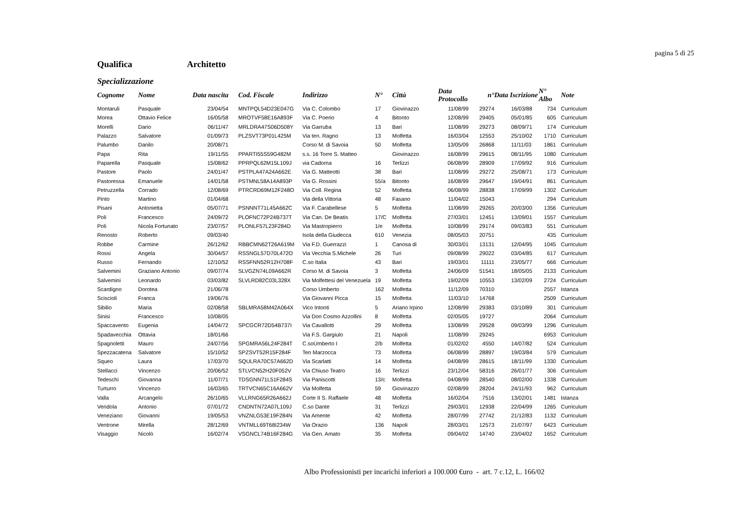pagina 5 di 25
Qualifica Architetto
Specializzazione
| Cognome | Nome | Data nascita | | Cod. Fiscale | Indirizzo | N° | Città | Data Protocollo | n° | Data Iscrizione | N° Albo | | Note |
| --- | --- | --- | --- | --- | --- | --- | --- | --- | --- | --- | --- | --- | --- |
| Montaruli | Pasquale | 23/04/54 | | MNTPQL54D23E047G | Via C. Colombo | 17 | Giovinazzo | 11/08/99 | 29274 | 16/03/88 | 734 | | Curriculum |
| Morea | Ottavio Felice | 16/05/58 | | MROTVF58E16A893F | Via C. Poerio | 4 | Bitonto | 12/08/99 | 29405 | 05/01/85 | 605 | | Curriculum |
| Morelli | Dario | 06/11/47 | | MRLDRA47S06D508Y | Via Garruba | 13 | Bari | 11/08/99 | 29273 | 08/09/71 | 174 | | Curriculum |
| Palazzo | Salvatore | 01/09/73 | | PLZSVT73P01L425M | Via ten. Ragno | 13 | Molfetta | 16/03/04 | 12553 | 25/10/02 | 1710 | | Curriculum |
| Palumbo | Danilo | 20/08/71 | | | Corso M. di Savoia | 50 | Molfetta | 13/05/09 | 26868 | 11/11/03 | 1861 | | Curriculum |
| Papa | Rita | 19/11/55 | | PPARTI55S59G482M | s.s. 16 Torre S. Matteo | | Giovinazzo | 16/08/99 | 29615 | 08/11/95 | 1080 | | Curriculum |
| Paparella | Pasquale | 15/08/62 | | PPRPQL62M15L109J | via Cadorna | 16 | Terlizzi | 06/08/99 | 28909 | 17/09/92 | 916 | | Curriculum |
| Pastore | Paolo | 24/01/47 | | PSTPLA47A24A662E | Via G. Matteotti | 38 | Bari | 11/08/99 | 29272 | 25/08/71 | 173 | | Curriculum |
| Pastoressa | Emanuele | 14/01/58 | | PSTMNL58A14A893P | Via G. Rossini | 55/a | Bitonto | 16/08/99 | 29647 | 19/04/91 | 861 | | Curriculum |
| Petruzzella | Corrado | 12/08/69 | | PTRCRD69M12F248O | Via Coll. Regina | 52 | Molfetta | 06/08/99 | 28838 | 17/09/99 | 1302 | | Curriculum |
| Pinto | Martino | 01/04/68 | | | Via della Vittoria | 48 | Fasano | 11/04/02 | 15043 | | 294 | | Curriculum |
| Pisani | Antonietta | 05/07/71 | | PSNNNT71L45A662C | Via F. Carabellese | 5 | Molfetta | 11/08/99 | 29265 | 20/03/00 | 1356 | | Curriculum |
| Poli | Francesco | 24/09/72 | | PLOFNC72P24B737T | Via Can. De Beatis | 17/C | Molfetta | 27/03/01 | 12451 | 13/09/01 | 1557 | | Curriculum |
| Poli | Nicola Fortunato | 23/07/57 | | PLONLF57L23F284D | Via Mastropierro | 1/e | Molfetta | 10/08/99 | 29174 | 09/03/83 | 551 | | Curriculum |
| Renosto | Roberto | 09/03/40 | | | Isola della Giudecca | 610 | Venezia | 08/05/03 | 20751 | | 435 | | Curriculum |
| Robbe | Carmine | 26/12/62 | | RBBCMN62T26A619M | Via F.D. Guerrazzi | 1 | Canosa di | 30/03/01 | 13131 | 12/04/95 | 1045 | | Curriculum |
| Rossi | Angela | 30/04/57 | | RSSNGL57D70L472O | Via Vecchia S.Michele | 26 | Turi | 09/08/99 | 29022 | 03/04/85 | 617 | | Curriculum |
| Russo | Fernando | 12/10/52 | | RSSFNN52R12H708F | C.so Italia | 43 | Bari | 19/03/01 | 11111 | 23/05/77 | 666 | | Curriculum |
| Salvemini | Graziano Antonio | 09/07/74 | | SLVGZN74L09A662R | Corso M. di Savoia | 3 | Molfetta | 24/06/09 | 51541 | 18/05/05 | 2133 | | Curriculum |
| Salvemini | Leonardo | 03/03/82 | | SLVLRD82C03L328X | Via Molfettesi del Venezuela | 19 | Molfetta | 19/02/09 | 10553 | 13/02/09 | 2724 | | Curriculum |
| Scardigno | Dorotea | 21/06/78 | | | Corso Umberto | 162 | Molfetta | 11/12/09 | 70310 | | 2557 | | Istanza |
| Sciscioli | Franca | 19/06/76 | | | Via Giovanni Picca | 15 | Molfetta | 11/03/10 | 14768 | | 2509 | | Curriculum |
| Sibilio | Maria | 02/08/58 | | SBLMRA58M42A064X | Vico Intonti | 5 | Ariano Irpino | 12/08/99 | 29383 | 03/10/89 | 301 | | Curriculum |
| Sinisi | Francesco | 10/08/05 | | | Via Don Cosmo Azzollini | 8 | Molfetta | 02/05/05 | 19727 | | 2064 | | Curriculum |
| Spaccavento | Eugenia | 14/04/72 | | SPCGCR72D54B737I | Via Cavallotti | 29 | Molfetta | 13/08/99 | 29528 | 09/03/99 | 1296 | | Curriculum |
| Spadavecchia | Ottavia | 18/01/66 | | | Via F.S. Gargiulo | 21 | Napoli | 11/08/99 | 29245 | | 6953 | | Curriculum |
| Spagnoletti | Mauro | 24/07/56 | | SPGMRA56L24F284T | C.soUmberto I | 2/b | Molfetta | 01/02/02 | 4550 | 14/07/82 | 524 | | Curriculum |
| Spezzacatena | Salvatore | 15/10/52 | | SPZSVT52R15F284F | Ten Marzocca | 73 | Molfetta | 06/08/99 | 28897 | 19/03/84 | 579 | | Curriculum |
| Squeo | Laura | 17/03/70 | | SQULRA70C57A662D | Via Scarlatti | 14 | Molfetta | 04/08/99 | 28615 | 18/11/99 | 1330 | | Curriculum |
| Stellacci | Vincenzo | 20/06/52 | | STLVCN52H20F052V | Via Chiuso Teatro | 16 | Terlizzi | 23/12/04 | 58316 | 26/01/77 | 306 | | Curriculum |
| Tedeschi | Giovanna | 11/07/71 | | TDSGNN71L51F284S | Via Paniscotti | 13/c | Molfetta | 04/08/99 | 28540 | 08/02/00 | 1338 | | Curriculum |
| Turturro | Vincenzo | 16/03/65 | | TRTVCN65C16A662V | Via Molfetta | 59 | Giovinazzo | 02/08/99 | 28204 | 24/11/93 | 962 | | Curriculum |
| Valla | Arcangelo | 26/10/65 | | VLLRNG65R26A662J | Corte II S. Raffaele | 48 | Molfetta | 16/02/04 | 7516 | 13/02/01 | 1481 | | Istanza |
| Vendola | Antonio | 07/01/72 | | CNDNTN72A07L109J | C.so Dante | 31 | Terlizzi | 29/03/01 | 12938 | 22/04/99 | 1265 | | Curriculum |
| Veneziano | Giovanni | 19/05/53 | | VNZNLG53E19F284N | Via Amente | 42 | Molfetta | 28/07/99 | 27742 | 21/12/83 | 1132 | | Curriculum |
| Ventrone | Mirella | 28/12/69 | | VNTMLL69T68I234W | Via Orazio | 136 | Napoli | 28/03/01 | 12573 | 21/07/97 | 6423 | | Curriculum |
| Visaggio | Nicolò | 16/02/74 | | VSGNCL74B16F284G | Via Gen. Amato | 35 | Molfetta | 09/04/02 | 14740 | 23/04/02 | 1652 | | Curriculum |
Albo Professionisti per incarichi inferiori a 100.000 €uro - art. 7 c.12, L. 166/02